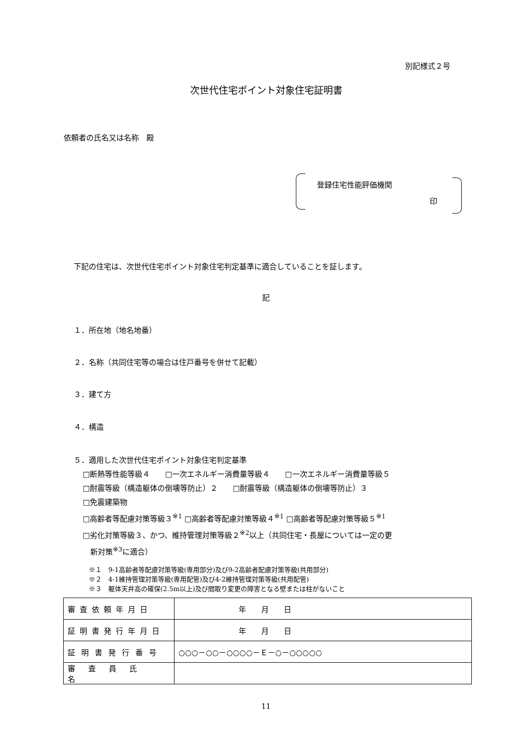別記様式２号
次世代住宅ポイント対象住宅証明書
依頼者の氏名又は名称　殿
登録住宅性能評価機関
印
下記の住宅は、次世代住宅ポイント対象住宅判定基準に適合していることを証します。
記
１．所在地（地名地番）
２．名称（共同住宅等の場合は住戸番号を併せて記載）
３．建て方
４．構造
５．適用した次世代住宅ポイント対象住宅判定基準
□断熱等性能等級４　　□一次エネルギー消費量等級４　　□一次エネルギー消費量等級５
□耐震等級（構造躯体の倒壊等防止）２　　□耐震等級（構造躯体の倒壊等防止）３
□免震建築物
□高齢者等配慮対策等級３<sup>※1</sup> □高齢者等配慮対策等級４<sup>※1</sup> □高齢者等配慮対策等級５<sup>※1</sup>
□劣化対策等級３、かつ、維持管理対策等級２<sup>※2</sup>以上（共同住宅・長屋については一定の更
　新対策<sup>※3</sup>に適合）
※１　9-1高齢者等配慮対策等級(専用部分)及び9-2高齢者配慮対策等級(共用部分)
※２　4-1維持管理対策等級(専用配管)及び4-2維持管理対策等級(共用配管)
※３　躯体天井高の確保(2.5m以上)及び間取り変更の障害となる壁または柱がないこと
| 審査依頼年月日 | 年 月 日 |
| 証明書発行年月日 | 年 月 日 |
| 証明書発行番号 | ○○○－○○－○○○○－Ｅ－○－○○○○○ |
| 審査員氏名 | |
11